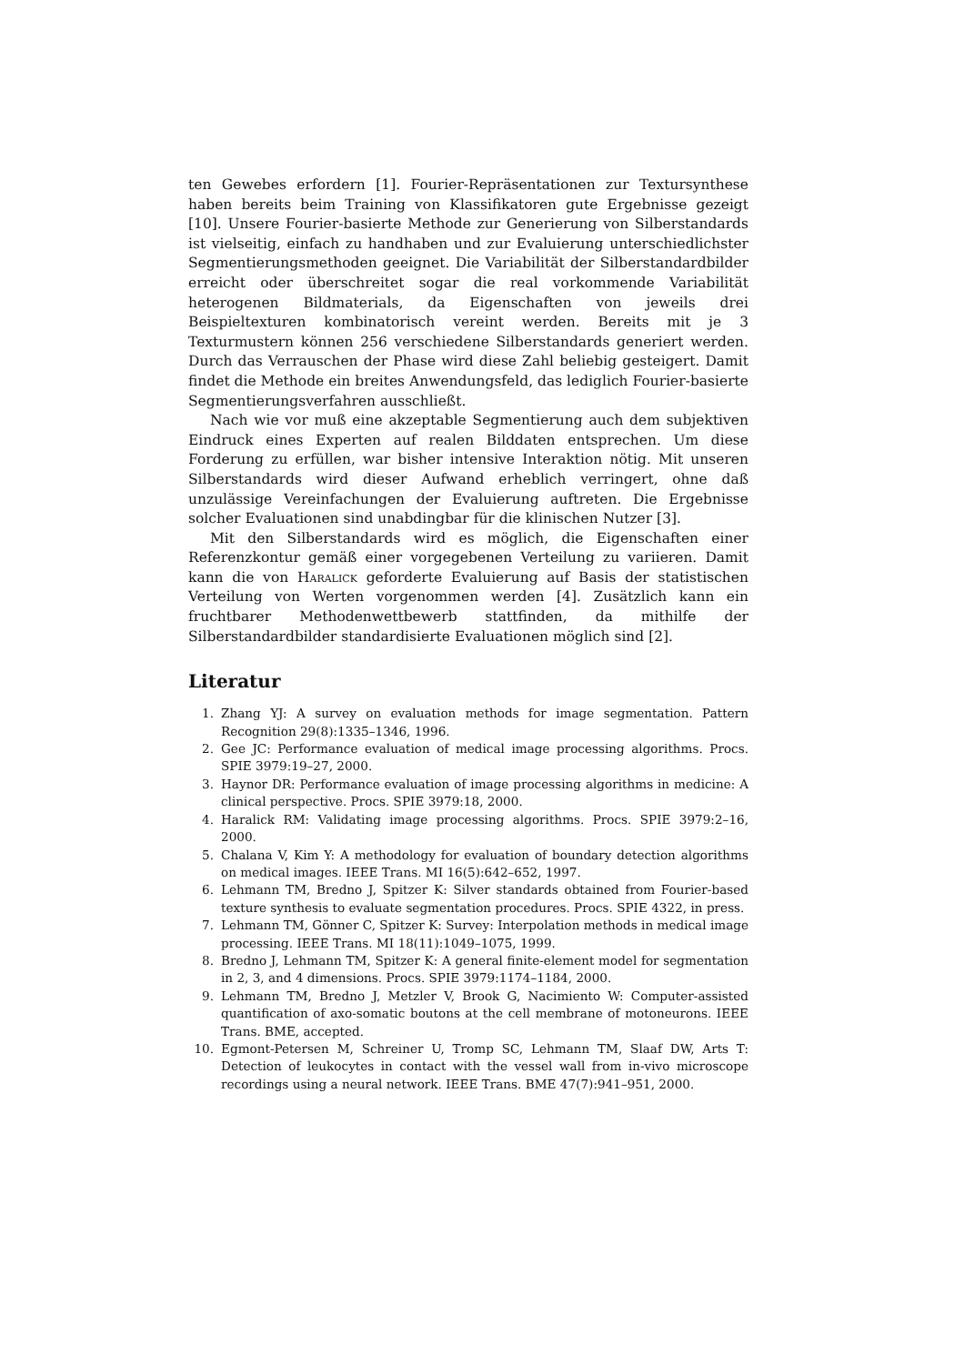ten Gewebes erfordern [1]. Fourier-Repräsentationen zur Textursynthese haben bereits beim Training von Klassifikatoren gute Ergebnisse gezeigt [10]. Unsere Fourier-basierte Methode zur Generierung von Silberstandards ist vielseitig, einfach zu handhaben und zur Evaluierung unterschiedlichster Segmentierungsmethoden geeignet. Die Variabilität der Silberstandardbilder erreicht oder überschreitet sogar die real vorkommende Variabilität heterogenen Bildmaterials, da Eigenschaften von jeweils drei Beispieltexturen kombinatorisch vereint werden. Bereits mit je 3 Texturmustern können 256 verschiedene Silberstandards generiert werden. Durch das Verrauschen der Phase wird diese Zahl beliebig gesteigert. Damit findet die Methode ein breites Anwendungsfeld, das lediglich Fourier-basierte Segmentierungsverfahren ausschließt.
Nach wie vor muß eine akzeptable Segmentierung auch dem subjektiven Eindruck eines Experten auf realen Bilddaten entsprechen. Um diese Forderung zu erfüllen, war bisher intensive Interaktion nötig. Mit unseren Silberstandards wird dieser Aufwand erheblich verringert, ohne daß unzulässige Vereinfachungen der Evaluierung auftreten. Die Ergebnisse solcher Evaluationen sind unabdingbar für die klinischen Nutzer [3].
Mit den Silberstandards wird es möglich, die Eigenschaften einer Referenzkontur gemäß einer vorgegebenen Verteilung zu variieren. Damit kann die von Haralick geforderte Evaluierung auf Basis der statistischen Verteilung von Werten vorgenommen werden [4]. Zusätzlich kann ein fruchtbarer Methodenwettbewerb stattfinden, da mithilfe der Silberstandardbilder standardisierte Evaluationen möglich sind [2].
Literatur
1. Zhang YJ: A survey on evaluation methods for image segmentation. Pattern Recognition 29(8):1335–1346, 1996.
2. Gee JC: Performance evaluation of medical image processing algorithms. Procs. SPIE 3979:19–27, 2000.
3. Haynor DR: Performance evaluation of image processing algorithms in medicine: A clinical perspective. Procs. SPIE 3979:18, 2000.
4. Haralick RM: Validating image processing algorithms. Procs. SPIE 3979:2–16, 2000.
5. Chalana V, Kim Y: A methodology for evaluation of boundary detection algorithms on medical images. IEEE Trans. MI 16(5):642–652, 1997.
6. Lehmann TM, Bredno J, Spitzer K: Silver standards obtained from Fourier-based texture synthesis to evaluate segmentation procedures. Procs. SPIE 4322, in press.
7. Lehmann TM, Gönner C, Spitzer K: Survey: Interpolation methods in medical image processing. IEEE Trans. MI 18(11):1049–1075, 1999.
8. Bredno J, Lehmann TM, Spitzer K: A general finite-element model for segmentation in 2, 3, and 4 dimensions. Procs. SPIE 3979:1174–1184, 2000.
9. Lehmann TM, Bredno J, Metzler V, Brook G, Nacimiento W: Computer-assisted quantification of axo-somatic boutons at the cell membrane of motoneurons. IEEE Trans. BME, accepted.
10. Egmont-Petersen M, Schreiner U, Tromp SC, Lehmann TM, Slaaf DW, Arts T: Detection of leukocytes in contact with the vessel wall from in-vivo microscope recordings using a neural network. IEEE Trans. BME 47(7):941–951, 2000.